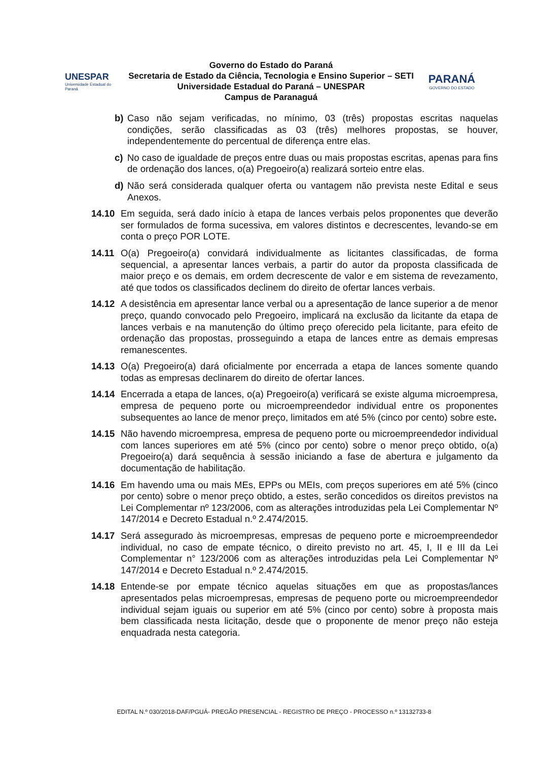UNESPAR
Universidade Estadual do Paraná
Governo do Estado do Paraná
Secretaria de Estado da Ciência, Tecnologia e Ensino Superior – SETI
Universidade Estadual do Paraná – UNESPAR
Campus de Paranaguá
PARANÁ
GOVERNO DO ESTADO
b) Caso não sejam verificadas, no mínimo, 03 (três) propostas escritas naquelas condições, serão classificadas as 03 (três) melhores propostas, se houver, independentemente do percentual de diferença entre elas.
c) No caso de igualdade de preços entre duas ou mais propostas escritas, apenas para fins de ordenação dos lances, o(a) Pregoeiro(a) realizará sorteio entre elas.
d) Não será considerada qualquer oferta ou vantagem não prevista neste Edital e seus Anexos.
14.10 Em seguida, será dado início à etapa de lances verbais pelos proponentes que deverão ser formulados de forma sucessiva, em valores distintos e decrescentes, levando-se em conta o preço POR LOTE.
14.11 O(a) Pregoeiro(a) convidará individualmente as licitantes classificadas, de forma sequencial, a apresentar lances verbais, a partir do autor da proposta classificada de maior preço e os demais, em ordem decrescente de valor e em sistema de revezamento, até que todos os classificados declinem do direito de ofertar lances verbais.
14.12 A desistência em apresentar lance verbal ou a apresentação de lance superior a de menor preço, quando convocado pelo Pregoeiro, implicará na exclusão da licitante da etapa de lances verbais e na manutenção do último preço oferecido pela licitante, para efeito de ordenação das propostas, prosseguindo a etapa de lances entre as demais empresas remanescentes.
14.13 O(a) Pregoeiro(a) dará oficialmente por encerrada a etapa de lances somente quando todas as empresas declinarem do direito de ofertar lances.
14.14 Encerrada a etapa de lances, o(a) Pregoeiro(a) verificará se existe alguma microempresa, empresa de pequeno porte ou microempreendedor individual entre os proponentes subsequentes ao lance de menor preço, limitados em até 5% (cinco por cento) sobre este.
14.15 Não havendo microempresa, empresa de pequeno porte ou microempreendedor individual com lances superiores em até 5% (cinco por cento) sobre o menor preço obtido, o(a) Pregoeiro(a) dará sequência à sessão iniciando a fase de abertura e julgamento da documentação de habilitação.
14.16 Em havendo uma ou mais MEs, EPPs ou MEIs, com preços superiores em até 5% (cinco por cento) sobre o menor preço obtido, a estes, serão concedidos os direitos previstos na Lei Complementar nº 123/2006, com as alterações introduzidas pela Lei Complementar Nº 147/2014 e Decreto Estadual n.º 2.474/2015.
14.17 Será assegurado às microempresas, empresas de pequeno porte e microempreendedor individual, no caso de empate técnico, o direito previsto no art. 45, I, II e III da Lei Complementar n° 123/2006 com as alterações introduzidas pela Lei Complementar Nº 147/2014 e Decreto Estadual n.º 2.474/2015.
14.18 Entende-se por empate técnico aquelas situações em que as propostas/lances apresentados pelas microempresas, empresas de pequeno porte ou microempreendedor individual sejam iguais ou superior em até 5% (cinco por cento) sobre à proposta mais bem classificada nesta licitação, desde que o proponente de menor preço não esteja enquadrada nesta categoria.
EDITAL N.º 030/2018-DAF/PGUÁ- PREGÃO PRESENCIAL - REGISTRO DE PREÇO - PROCESSO n.º 13132733-8